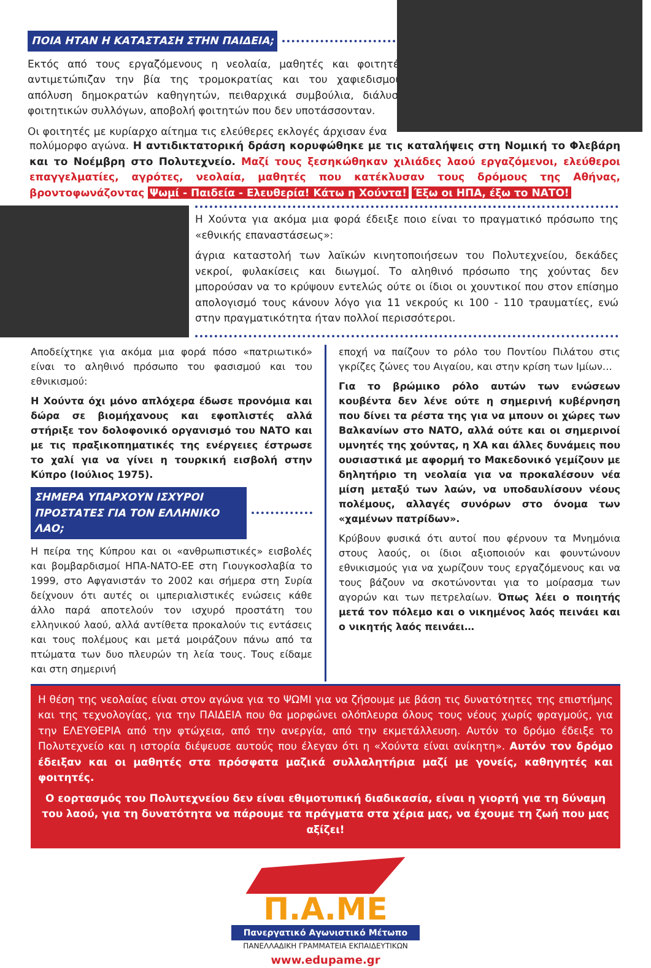ΠΟΙΑ ΗΤΑΝ Η ΚΑΤΑΣΤΑΣΗ ΣΤΗΝ ΠΑΙΔΕΙΑ;
Εκτός από τους εργαζόμενους η νεολαία, μαθητές και φοιτητές αντιμετώπιζαν την βία της τρομοκρατίας και του χαφιεδισμού: απόλυση δημοκρατών καθηγητών, πειθαρχικά συμβούλια, διάλυση φοιτητικών συλλόγων, αποβολή φοιτητών που δεν υποτάσσονταν.
Οι φοιτητές με κυρίαρχο αίτημα τις ελεύθερες εκλογές άρχισαν ένα
πολύμορφο αγώνα. Η αντιδικτατορική δράση κορυφώθηκε με τις καταλήψεις στη Νομική το Φλεβάρη και το Νοέμβρη στο Πολυτεχνείο. Μαζί τους ξεσηκώθηκαν χιλιάδες λαού εργαζόμενοι, ελεύθεροι επαγγελματίες, αγρότες, νεολαία, μαθητές που κατέκλυσαν τους δρόμους της Αθήνας, βροντοφωνάζοντας Ψωμί - Παιδεία - Ελευθερία! Κάτω η Χούντα! Έξω οι ΗΠΑ, έξω το ΝΑΤΟ!
Η Χούντα για ακόμα μια φορά έδειξε ποιο είναι το πραγματικό πρόσωπο της «εθνικής επαναστάσεως»:
άγρια καταστολή των λαϊκών κινητοποιήσεων του Πολυτεχνείου, δεκάδες νεκροί, φυλακίσεις και διωγμοί. Το αληθινό πρόσωπο της χούντας δεν μπορούσαν να το κρύψουν εντελώς ούτε οι ίδιοι οι χουντικοί που στον επίσημο απολογισμό τους κάνουν λόγο για 11 νεκρούς κι 100 - 110 τραυματίες, ενώ στην πραγματικότητα ήταν πολλοί περισσότεροι.
Αποδείχτηκε για ακόμα μια φορά πόσο «πατριωτικό» είναι το αληθινό πρόσωπο του φασισμού και του εθνικισμού:
Η Χούντα όχι μόνο απλόχερα έδωσε προνόμια και δώρα σε βιομήχανους και εφοπλιστές αλλά στήριξε τον δολοφονικό οργανισμό του ΝΑΤΟ και με τις πραξικοπηματικές της ενέργειες έστρωσε το χαλί για να γίνει η τουρκική εισβολή στην Κύπρο (Ιούλιος 1975).
ΣΗΜΕΡΑ ΥΠΑΡΧΟΥΝ ΙΣΧΥΡΟΙ ΠΡΟΣΤΑΤΕΣ ΓΙΑ ΤΟΝ ΕΛΛΗΝΙΚΟ ΛΑΟ;
Η πείρα της Κύπρου και οι «ανθρωπιστικές» εισβολές και βομβαρδισμοί ΗΠΑ-ΝΑΤΟ-ΕΕ στη Γιουγκοσλαβία το 1999, στο Αφγανιστάν το 2002 και σήμερα στη Συρία δείχνουν ότι αυτές οι ιμπεριαλιστικές ενώσεις κάθε άλλο παρά αποτελούν τον ισχυρό προστάτη του ελληνικού λαού, αλλά αντίθετα προκαλούν τις εντάσεις και τους πολέμους και μετά μοιράζουν πάνω από τα πτώματα των δυο πλευρών τη λεία τους. Τους είδαμε και στη σημερινή
εποχή να παίζουν το ρόλο του Ποντίου Πιλάτου στις γκρίζες ζώνες του Αιγαίου, και στην κρίση των Ιμίων…
Για το βρώμικο ρόλο αυτών των ενώσεων κουβέντα δεν λένε ούτε η σημερινή κυβέρνηση που δίνει τα ρέστα της για να μπουν οι χώρες των Βαλκανίων στο ΝΑΤΟ, αλλά ούτε και οι σημερινοί υμνητές της χούντας, η ΧΑ και άλλες δυνάμεις που ουσιαστικά με αφορμή το Μακεδονικό γεμίζουν με δηλητήριο τη νεολαία για να προκαλέσουν νέα μίση μεταξύ των λαών, να υποδαυλίσουν νέους πολέμους, αλλαγές συνόρων στο όνομα των «χαμένων πατρίδων».
Κρύβουν φυσικά ότι αυτοί που φέρνουν τα Μνημόνια στους λαούς, οι ίδιοι αξιοποιούν και φουντώνουν εθνικισμούς για να χωρίζουν τους εργαζόμενους και να τους βάζουν να σκοτώνονται για το μοίρασμα των αγορών και των πετρελαίων. Όπως λέει ο ποιητής μετά τον πόλεμο και ο νικημένος λαός πεινάει και ο νικητής λαός πεινάει…
Η θέση της νεολαίας είναι στον αγώνα για το ΨΩΜΙ για να ζήσουμε με βάση τις δυνατότητες της επιστήμης και της τεχνολογίας, για την ΠΑΙΔΕΙΑ που θα μορφώνει ολόπλευρα όλους τους νέους χωρίς φραγμούς, για την ΕΛΕΥΘΕΡΙΑ από την φτώχεια, από την ανεργία, από την εκμετάλλευση. Αυτόν το δρόμο έδειξε το Πολυτεχνείο και η ιστορία διέψευσε αυτούς που έλεγαν ότι η «Χούντα είναι ανίκητη». Αυτόν τον δρόμο έδειξαν και οι μαθητές στα πρόσφατα μαζικά συλλαλητήρια μαζί με γονείς, καθηγητές και φοιτητές.
Ο εορτασμός του Πολυτεχνείου δεν είναι εθιμοτυπική διαδικασία, είναι η γιορτή για τη δύναμη του λαού, για τη δυνατότητα να πάρουμε τα πράγματα στα χέρια μας, να έχουμε τη ζωή που μας αξίζει!
Π.Α.ΜΕ
Πανεργατικό Αγωνιστικό Μέτωπο
ΠΑΝΕΛΛΑΔΙΚΗ ΓΡΑΜΜΑΤΕΙΑ ΕΚΠΑΙΔΕΥΤΙΚΩΝ
www.edupame.gr